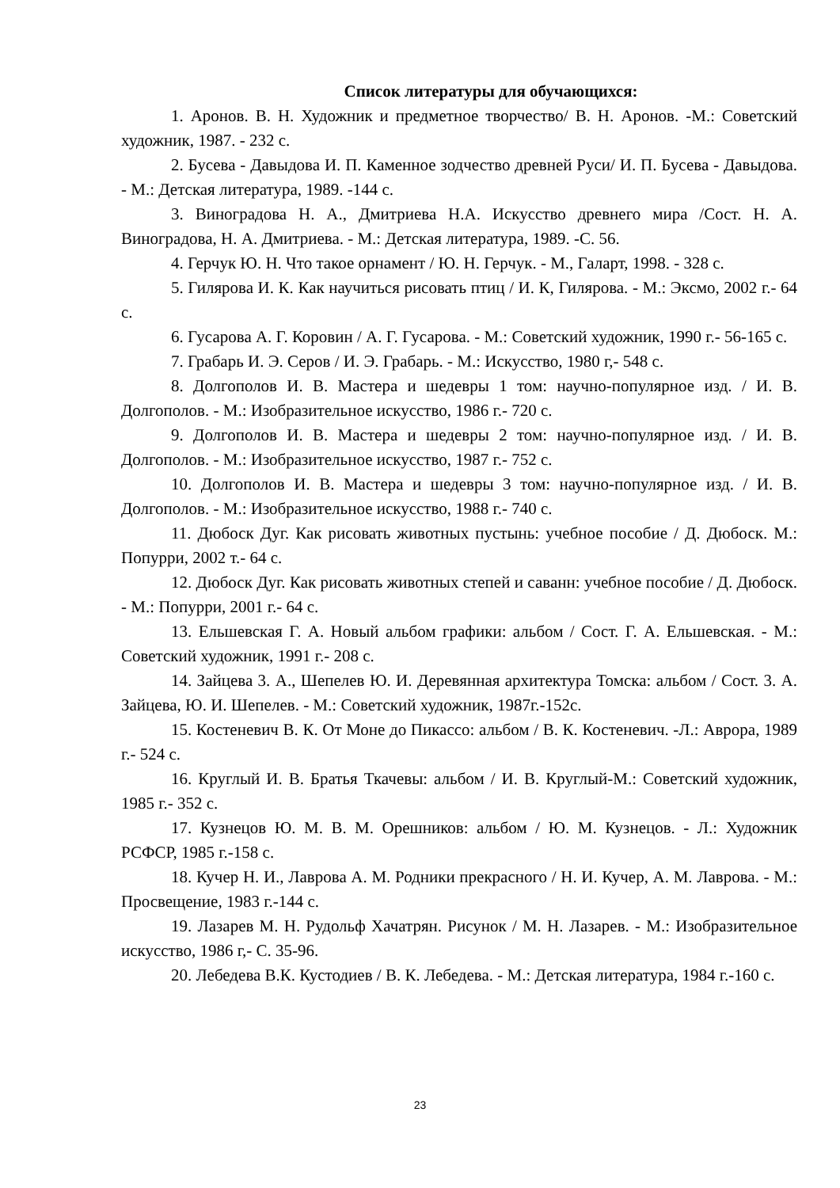Список литературы для обучающихся:
1. Аронов. В. Н. Художник и предметное творчество/ В. Н. Аронов. -М.: Советский художник, 1987. - 232 с.
2. Бусева - Давыдова И. П. Каменное зодчество древней Руси/ И. П. Бусева - Давыдова. - М.: Детская литература, 1989. -144 с.
3. Виноградова Н. А., Дмитриева Н.А. Искусство древнего мира /Сост. Н. А. Виноградова, Н. А. Дмитриева. - М.: Детская литература, 1989. -С. 56.
4. Герчук Ю. Н. Что такое орнамент / Ю. Н. Герчук. - М., Галарт, 1998. - 328 с.
5. Гилярова И. К. Как научиться рисовать птиц / И. К, Гилярова. - М.: Эксмо, 2002 г.- 64 с.
6. Гусарова А. Г. Коровин / А. Г. Гусарова. - М.: Советский художник, 1990 г.- 56-165 с.
7. Грабарь И. Э. Серов / И. Э. Грабарь. - М.: Искусство, 1980 г,- 548 с.
8. Долгополов И. В. Мастера и шедевры 1 том: научно-популярное изд. / И. В. Долгополов. - М.: Изобразительное искусство, 1986 г.- 720 с.
9. Долгополов И. В. Мастера и шедевры 2 том: научно-популярное изд. / И. В. Долгополов. - М.: Изобразительное искусство, 1987 г.- 752 с.
10. Долгополов И. В. Мастера и шедевры 3 том: научно-популярное изд. / И. В. Долгополов. - М.: Изобразительное искусство, 1988 г.- 740 с.
11. Дюбоск Дуг. Как рисовать животных пустынь: учебное пособие / Д. Дюбоск. М.: Попурри, 2002 т.- 64 с.
12. Дюбоск Дуг. Как рисовать животных степей и саванн: учебное пособие / Д. Дюбоск. - М.: Попурри, 2001 г.- 64 с.
13. Ельшевская Г. А. Новый альбом графики: альбом / Сост. Г. А. Ельшевская. - М.: Советский художник, 1991 г.- 208 с.
14. Зайцева 3. А., Шепелев Ю. И. Деревянная архитектура Томска: альбом / Сост. 3. А. Зайцева, Ю. И. Шепелев. - М.: Советский художник, 1987г.-152с.
15. Костеневич В. К. От Моне до Пикассо: альбом / В. К. Костеневич. -Л.: Аврора, 1989 г.- 524 с.
16. Круглый И. В. Братья Ткачевы: альбом / И. В. Круглый-М.: Советский художник, 1985 г.- 352 с.
17. Кузнецов Ю. М. В. М. Орешников: альбом / Ю. М. Кузнецов. - Л.: Художник РСФСР, 1985 г.-158 с.
18. Кучер Н. И., Лаврова А. М. Родники прекрасного / Н. И. Кучер, А. М. Лаврова. - М.: Просвещение, 1983 г.-144 с.
19. Лазарев М. Н. Рудольф Хачатрян. Рисунок / М. Н. Лазарев. - М.: Изобразительное искусство, 1986 г,- С. 35-96.
20. Лебедева В.К. Кустодиев / В. К. Лебедева. - М.: Детская литература, 1984 г.-160 с.
23